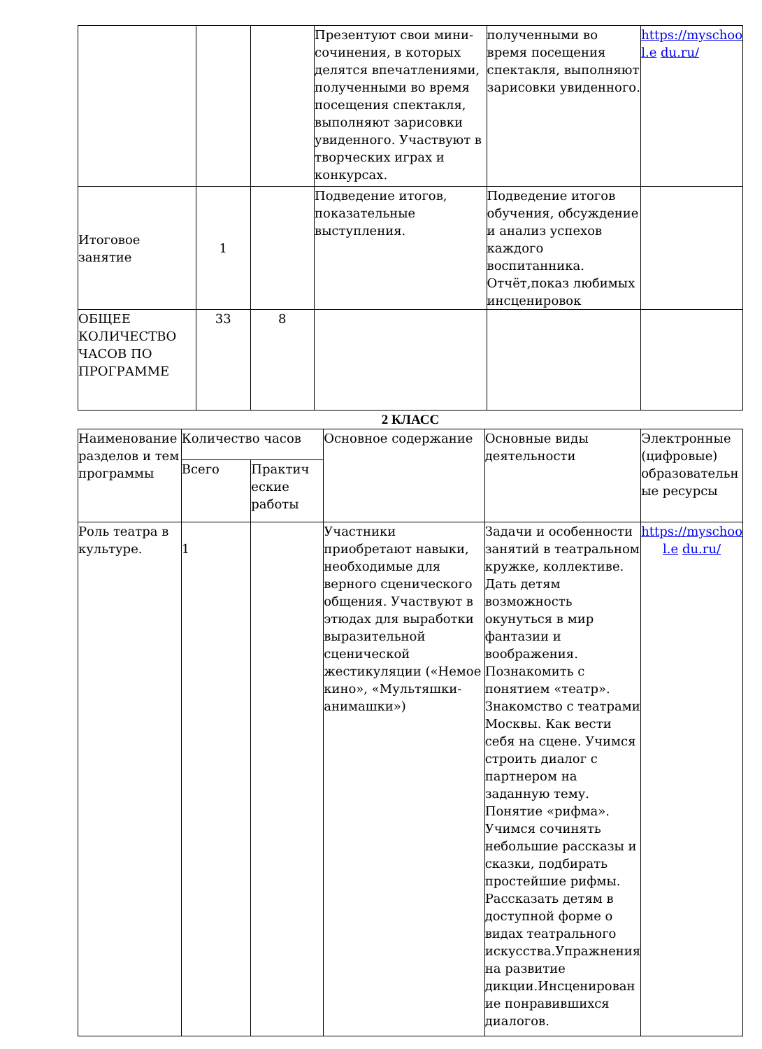| | | | Презентуют свои мини-сочинения, в которых делятся впечатлениями, полученными во время посещения спектакля, выполняют зарисовки увиденного. Участвуют в творческих играх и конкурсах. | полученными во время посещения спектакля, выполняют зарисовки увиденного. | https://myschoo l.e du.ru/ |
| Итоговое занятие | 1 | | Подведение итогов, показательные выступления. | Подведение итогов обучения, обсуждение и анализ успехов каждого воспитанника. Отчёт,показ любимых инсценировок | |
| ОБЩЕЕ КОЛИЧЕСТВО ЧАСОВ ПО ПРОГРАММЕ | 33 | 8 | | | |
2 КЛАСС
| Наименование разделов и тем программы | Количество часов | | Основное содержание | Основные виды деятельности | Электронные (цифровые) образовательн ые ресурсы |
| --- | --- | --- | --- | --- | --- |
| | Всего | Практич еские работы | | | |
| Роль театра в культуре. | 1 | | Участники приобретают навыки, необходимые для верного сценического общения. Участвуют в этюдах для выработки выразительной сценической жестикуляции («Немое кино», «Мультяшки-анимашки») | Задачи и особенности занятий в театральном кружке, коллективе. Дать детям возможность окунуться в мир фантазии и воображения. Познакомить с понятием «театр». Знакомство с театрами Москвы. Как вести себя на сцене. Учимся строить диалог с партнером на заданную тему. Понятие «рифма». Учимся сочинять небольшие рассказы и сказки, подбирать простейшие рифмы. Рассказать детям в доступной форме о видах театрального искусства.Упражнения на развитие дикции.Инсценирован ие понравившихся диалогов. | https://myschoo l.e du.ru/ |